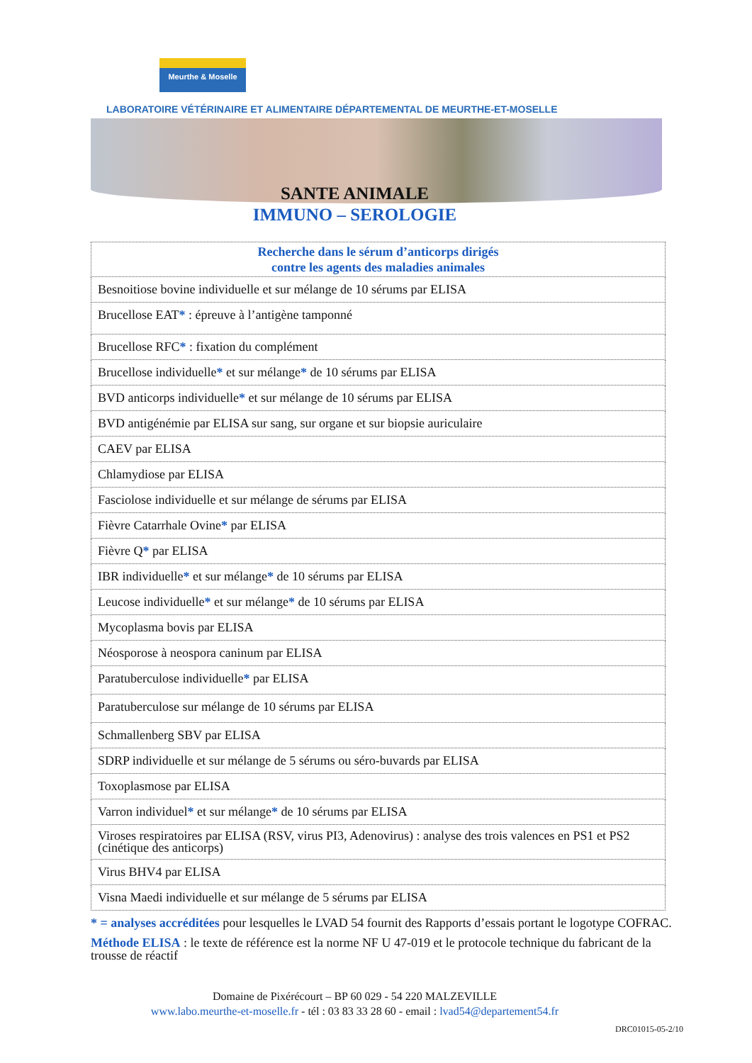Meurthe & Moselle LABORATOIRE VÉTÉRINAIRE ET ALIMENTAIRE DÉPARTEMENTAL DE MEURTHE-ET-MOSELLE
SANTE ANIMALE
IMMUNO – SEROLOGIE
| Recherche dans le sérum d’anticorps dirigés contre les agents des maladies animales |
| --- |
| Besnoitiose bovine individuelle et sur mélange de 10 sérums par ELISA |
| Brucellose EAT * : épreuve à l’antigène tamponné |
| Brucellose RFC * : fixation du complément |
| Brucellose individuelle * et sur mélange * de 10 sérums par ELISA |
| BVD anticorps individuelle * et sur mélange de 10 sérums par ELISA |
| BVD antigénémie par ELISA sur sang, sur organe et sur biopsie auriculaire |
| CAEV par ELISA |
| Chlamydiose par ELISA |
| Fasciolose individuelle et sur mélange de sérums par ELISA |
| Fièvre Catarrhale Ovine * par ELISA |
| Fièvre Q * par ELISA |
| IBR individuelle * et sur mélange * de 10 sérums par ELISA |
| Leucose individuelle * et sur mélange * de 10 sérums par ELISA |
| Mycoplasma bovis par ELISA |
| Néosporose à neospora caninum par ELISA |
| Paratuberculose individuelle * par ELISA |
| Paratuberculose sur mélange de 10 sérums par ELISA |
| Schmallenberg SBV par ELISA |
| SDRP individuelle et sur mélange de 5 sérums ou séro-buvards par ELISA |
| Toxoplasmose par ELISA |
| Varron individuel * et sur mélange * de 10 sérums par ELISA |
| Viroses respiratoires par ELISA (RSV, virus PI3, Adenovirus) : analyse des trois valences en PS1 et PS2 (cinétique des anticorps) |
| Virus BHV4 par ELISA |
| Visna Maedi individuelle et sur mélange de 5 sérums par ELISA |
* = analyses accréditées pour lesquelles le LVAD 54 fournit des Rapports d’essais portant le logotype COFRAC.
Méthode ELISA : le texte de référence est la norme NF U 47-019 et le protocole technique du fabricant de la trousse de réactif
Domaine de Pixérécourt – BP 60 029 - 54 220 MALZEVILLE
www.labo.meurthe-et-moselle.fr - tél : 03 83 33 28 60 - email : lvad54@departement54.fr
DRC01015-05-2/10